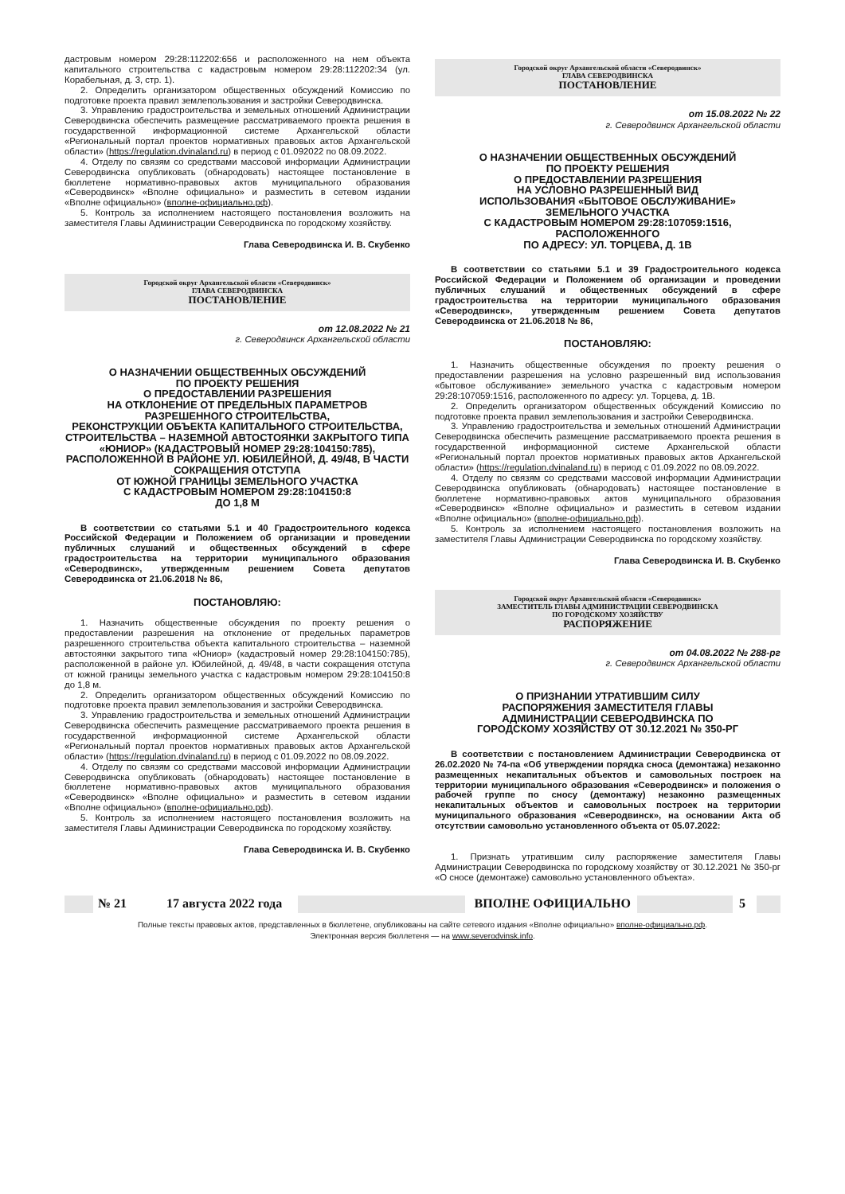дастровым номером 29:28:112202:656 и расположенного на нем объекта капитального строительства с кадастровым номером 29:28:112202:34 (ул. Корабельная, д. 3, стр. 1).
2. Определить организатором общественных обсуждений Комиссию по подготовке проекта правил землепользования и застройки Северодвинска.
3. Управлению градостроительства и земельных отношений Администрации Северодвинска обеспечить размещение рассматриваемого проекта решения в государственной информационной системе Архангельской области «Региональный портал проектов нормативных правовых актов Архангельской области» (https://regulation.dvinaland.ru) в период с 01.092022 по 08.09.2022.
4. Отделу по связям со средствами массовой информации Администрации Северодвинска опубликовать (обнародовать) настоящее постановление в бюллетене нормативно-правовых актов муниципального образования «Северодвинск» «Вполне официально» и разместить в сетевом издании «Вполне официально» (вполне-официально.рф).
5. Контроль за исполнением настоящего постановления возложить на заместителя Главы Администрации Северодвинска по городскому хозяйству.
Глава Северодвинска И. В. Скубенко
Городской округ Архангельской области «Северодвинск»
ГЛАВА СЕВЕРОДВИНСКА
ПОСТАНОВЛЕНИЕ
от 12.08.2022 № 21
г. Северодвинск Архангельской области
О НАЗНАЧЕНИИ ОБЩЕСТВЕННЫХ ОБСУЖДЕНИЙ
ПО ПРОЕКТУ РЕШЕНИЯ
О ПРЕДОСТАВЛЕНИИ РАЗРЕШЕНИЯ
НА ОТКЛОНЕНИЕ ОТ ПРЕДЕЛЬНЫХ ПАРАМЕТРОВ РАЗРЕШЕННОГО СТРОИТЕЛЬСТВА,
РЕКОНСТРУКЦИИ ОБЪЕКТА КАПИТАЛЬНОГО СТРОИТЕЛЬСТВА, СТРОИТЕЛЬСТВА – НАЗЕМНОЙ АВТОСТОЯНКИ ЗАКРЫТОГО ТИПА «ЮНИОР» (КАДАСТРОВЫЙ НОМЕР 29:28:104150:785), РАСПОЛОЖЕННОЙ В РАЙОНЕ УЛ. ЮБИЛЕЙНОЙ, Д. 49/48, В ЧАСТИ СОКРАЩЕНИЯ ОТСТУПА
ОТ ЮЖНОЙ ГРАНИЦЫ ЗЕМЕЛЬНОГО УЧАСТКА
С КАДАСТРОВЫМ НОМЕРОМ 29:28:104150:8
ДО 1,8 М
В соответствии со статьями 5.1 и 40 Градостроительного кодекса Российской Федерации и Положением об организации и проведении публичных слушаний и общественных обсуждений в сфере градостроительства на территории муниципального образования «Северодвинск», утвержденным решением Совета депутатов Северодвинска от 21.06.2018 № 86,
ПОСТАНОВЛЯЮ:
1. Назначить общественные обсуждения по проекту решения о предоставлении разрешения на отклонение от предельных параметров разрешенного строительства объекта капитального строительства – наземной автостоянки закрытого типа «Юниор» (кадастровый номер 29:28:104150:785), расположенной в районе ул. Юбилейной, д. 49/48, в части сокращения отступа от южной границы земельного участка с кадастровым номером 29:28:104150:8 до 1,8 м.
2. Определить организатором общественных обсуждений Комиссию по подготовке проекта правил землепользования и застройки Северодвинска.
3. Управлению градостроительства и земельных отношений Администрации Северодвинска обеспечить размещение рассматриваемого проекта решения в государственной информационной системе Архангельской области «Региональный портал проектов нормативных правовых актов Архангельской области» (https://regulation.dvinaland.ru) в период с 01.09.2022 по 08.09.2022.
4. Отделу по связям со средствами массовой информации Администрации Северодвинска опубликовать (обнародовать) настоящее постановление в бюллетене нормативно-правовых актов муниципального образования «Северодвинск» «Вполне официально» и разместить в сетевом издании «Вполне официально» (вполне-официально.рф).
5. Контроль за исполнением настоящего постановления возложить на заместителя Главы Администрации Северодвинска по городскому хозяйству.
Глава Северодвинска И. В. Скубенко
Городской округ Архангельской области «Северодвинск»
ГЛАВА СЕВЕРОДВИНСКА
ПОСТАНОВЛЕНИЕ
от 15.08.2022 № 22
г. Северодвинск Архангельской области
О НАЗНАЧЕНИИ ОБЩЕСТВЕННЫХ ОБСУЖДЕНИЙ
ПО ПРОЕКТУ РЕШЕНИЯ
О ПРЕДОСТАВЛЕНИИ РАЗРЕШЕНИЯ
НА УСЛОВНО РАЗРЕШЕННЫЙ ВИД
ИСПОЛЬЗОВАНИЯ «БЫТОВОЕ ОБСЛУЖИВАНИЕ»
ЗЕМЕЛЬНОГО УЧАСТКА
С КАДАСТРОВЫМ НОМЕРОМ 29:28:107059:1516, РАСПОЛОЖЕННОГО
ПО АДРЕСУ: УЛ. ТОРЦЕВА, Д. 1В
В соответствии со статьями 5.1 и 39 Градостроительного кодекса Российской Федерации и Положением об организации и проведении публичных слушаний и общественных обсуждений в сфере градостроительства на территории муниципального образования «Северодвинск», утвержденным решением Совета депутатов Северодвинска от 21.06.2018 № 86,
ПОСТАНОВЛЯЮ:
1. Назначить общественные обсуждения по проекту решения о предоставлении разрешения на условно разрешенный вид использования «бытовое обслуживание» земельного участка с кадастровым номером 29:28:107059:1516, расположенного по адресу: ул. Торцева, д. 1В.
2. Определить организатором общественных обсуждений Комиссию по подготовке проекта правил землепользования и застройки Северодвинска.
3. Управлению градостроительства и земельных отношений Администрации Северодвинска обеспечить размещение рассматриваемого проекта решения в государственной информационной системе Архангельской области «Региональный портал проектов нормативных правовых актов Архангельской области» (https://regulation.dvinaland.ru) в период с 01.09.2022 по 08.09.2022.
4. Отделу по связям со средствами массовой информации Администрации Северодвинска опубликовать (обнародовать) настоящее постановление в бюллетене нормативно-правовых актов муниципального образования «Северодвинск» «Вполне официально» и разместить в сетевом издании «Вполне официально» (вполне-официально.рф).
5. Контроль за исполнением настоящего постановления возложить на заместителя Главы Администрации Северодвинска по городскому хозяйству.
Глава Северодвинска И. В. Скубенко
Городской округ Архангельской области «Северодвинск»
ЗАМЕСТИТЕЛЬ ГЛАВЫ АДМИНИСТРАЦИИ СЕВЕРОДВИНСКА
ПО ГОРОДСКОМУ ХОЗЯЙСТВУ
РАСПОРЯЖЕНИЕ
от 04.08.2022 № 288-рг
г. Северодвинск Архангельской области
О ПРИЗНАНИИ УТРАТИВШИМ СИЛУ
РАСПОРЯЖЕНИЯ ЗАМЕСТИТЕЛЯ ГЛАВЫ
АДМИНИСТРАЦИИ СЕВЕРОДВИНСКА ПО
ГОРОДСКОМУ ХОЗЯЙСТВУ ОТ 30.12.2021 № 350-РГ
В соответствии с постановлением Администрации Северодвинска от 26.02.2020 № 74-па «Об утверждении порядка сноса (демонтажа) незаконно размещенных некапитальных объектов и самовольных построек на территории муниципального образования «Северодвинск» и положения о рабочей группе по сносу (демонтажу) незаконно размещенных некапитальных объектов и самовольных построек на территории муниципального образования «Северодвинск», на основании Акта об отсутствии самовольно установленного объекта от 05.07.2022:
1. Признать утратившим силу распоряжение заместителя Главы Администрации Северодвинска по городскому хозяйству от 30.12.2021 № 350-рг «О сносе (демонтаже) самовольно установленного объекта».
№ 21 17 августа 2022 года ВПОЛНЕ ОФИЦИАЛЬНО 5
Полные тексты правовых актов, представленных в бюллетене, опубликованы на сайте сетевого издания «Вполне официально» вполне-официально.рф.
Электронная версия бюллетеня — на www.severodvinsk.info.